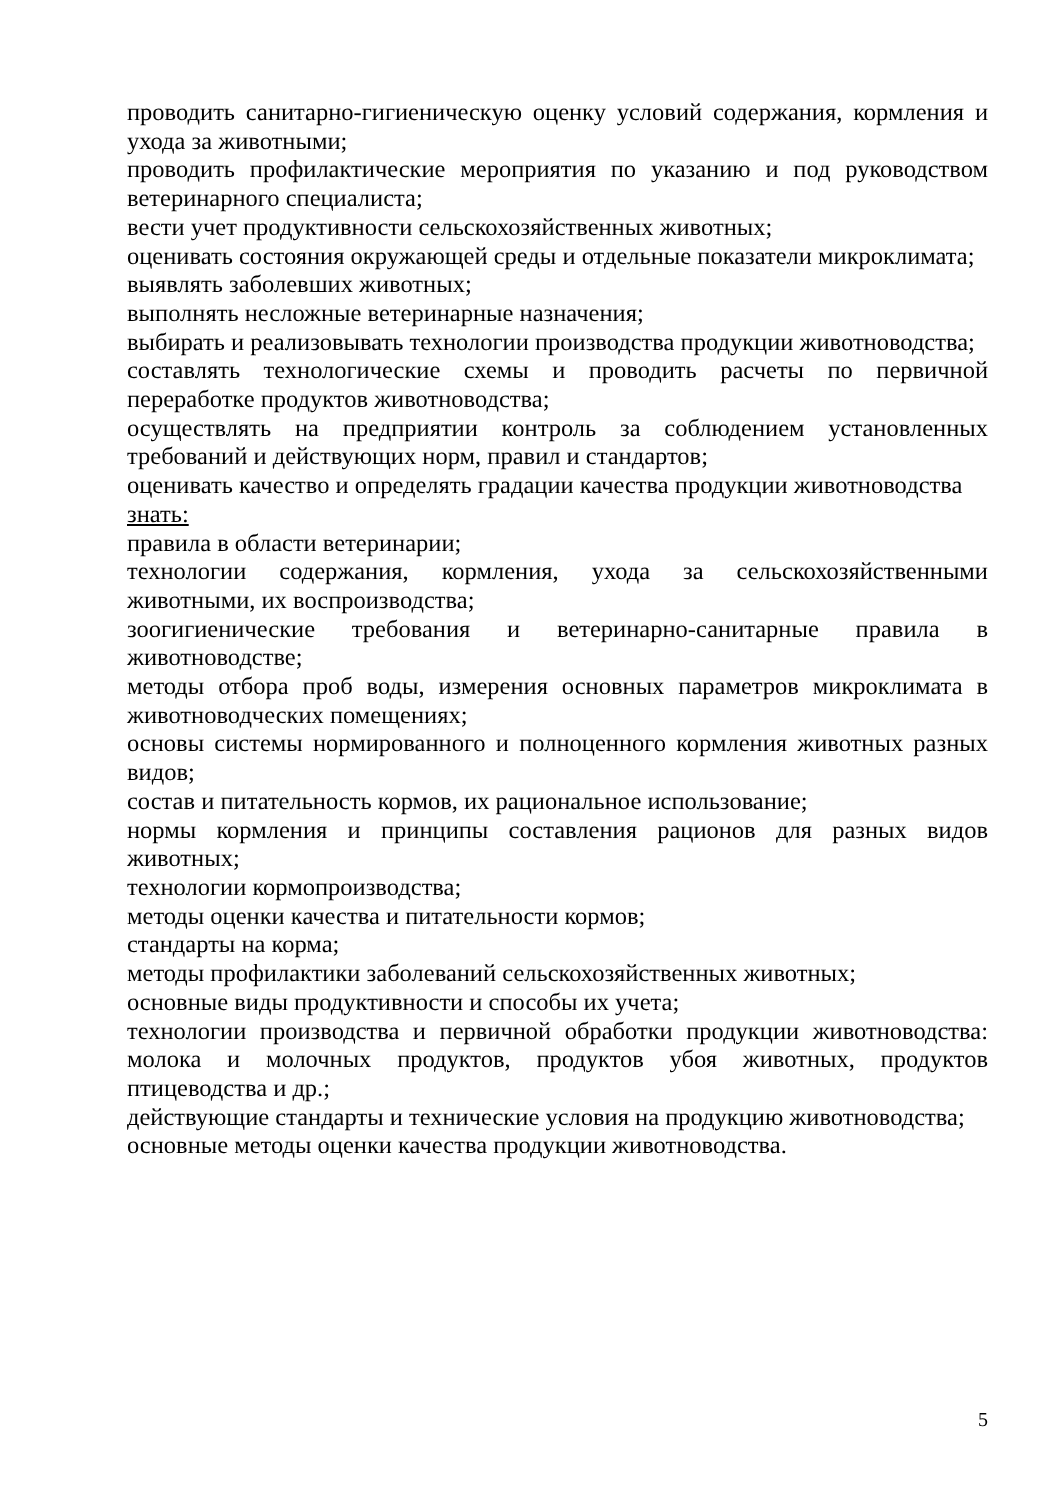проводить санитарно-гигиеническую оценку условий содержания, кормления и ухода за животными;
проводить профилактические мероприятия по указанию и под руководством ветеринарного специалиста;
вести учет продуктивности сельскохозяйственных животных;
оценивать состояния окружающей среды и отдельные показатели микроклимата;
выявлять заболевших животных;
выполнять несложные ветеринарные назначения;
выбирать и реализовывать технологии производства продукции животноводства;
составлять технологические схемы и проводить расчеты по первичной переработке продуктов животноводства;
осуществлять на предприятии контроль за соблюдением установленных требований и действующих норм, правил и стандартов;
оценивать качество и определять градации качества продукции животноводства
знать:
правила в области ветеринарии;
технологии содержания, кормления, ухода за сельскохозяйственными животными, их воспроизводства;
зоогигиенические требования и ветеринарно-санитарные правила в животноводстве;
методы отбора проб воды, измерения основных параметров микроклимата в животноводческих помещениях;
основы системы нормированного и полноценного кормления животных разных видов;
состав и питательность кормов, их рациональное использование;
нормы кормления и принципы составления рационов для разных видов животных;
технологии кормопроизводства;
методы оценки качества и питательности кормов;
стандарты на корма;
методы профилактики заболеваний сельскохозяйственных животных;
основные виды продуктивности и способы их учета;
технологии производства и первичной обработки продукции животноводства: молока и молочных продуктов, продуктов убоя животных, продуктов птицеводства и др.;
действующие стандарты и технические условия на продукцию животноводства;
основные методы оценки качества продукции животноводства.
5